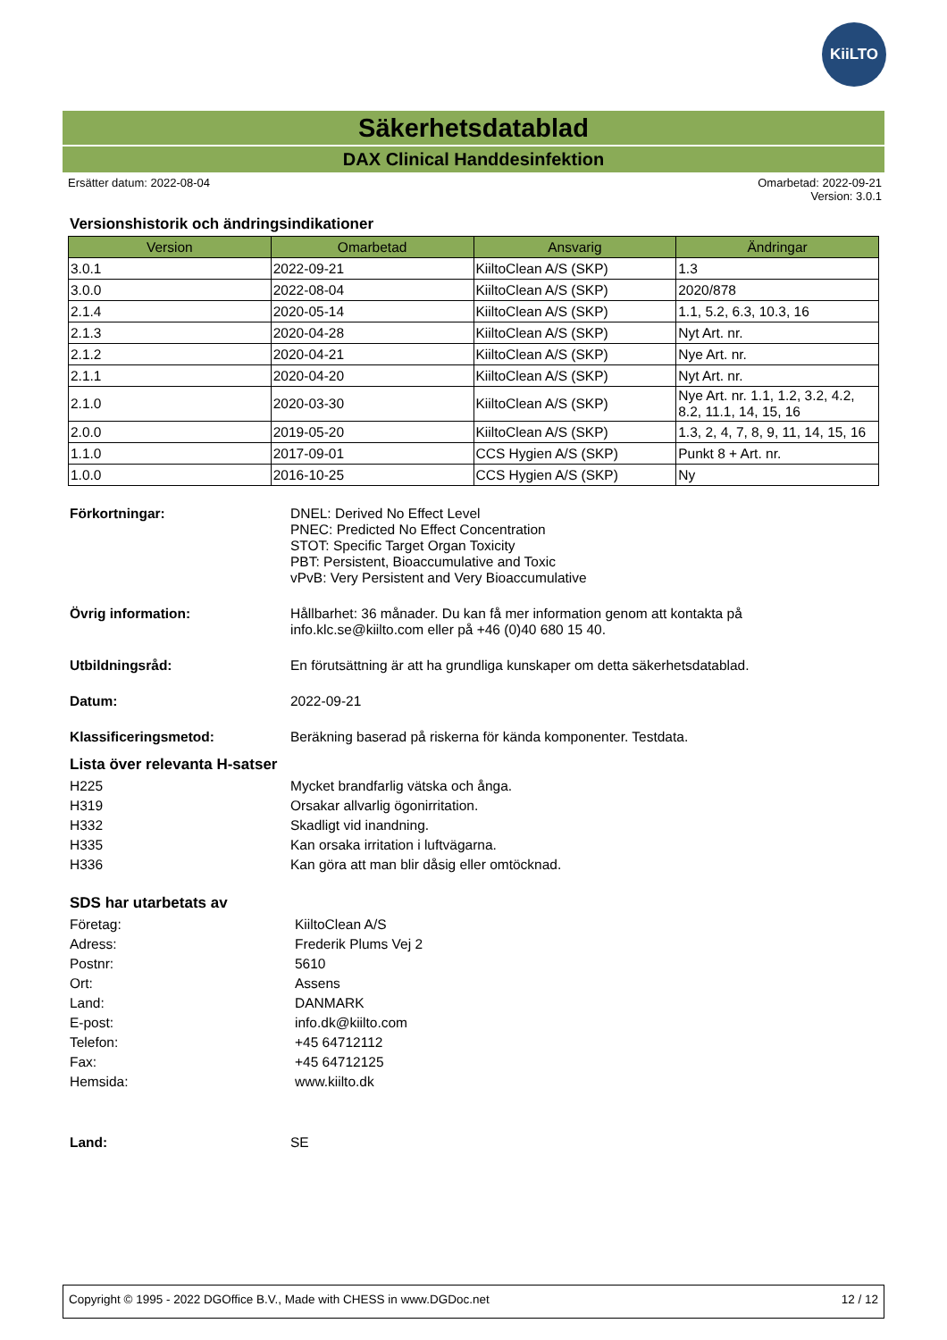KiiLTO
Säkerhetsdatablad
DAX Clinical Handdesinfektion
Ersätter datum: 2022-08-04 Omarbetad: 2022-09-21
Version: 3.0.1
Versionshistorik och ändringsindikationer
| Version | Omarbetad | Ansvarig | Ändringar |
| --- | --- | --- | --- |
| 3.0.1 | 2022-09-21 | KiiltoClean A/S (SKP) | 1.3 |
| 3.0.0 | 2022-08-04 | KiiltoClean A/S (SKP) | 2020/878 |
| 2.1.4 | 2020-05-14 | KiiltoClean A/S (SKP) | 1.1, 5.2, 6.3, 10.3, 16 |
| 2.1.3 | 2020-04-28 | KiiltoClean A/S (SKP) | Nyt Art. nr. |
| 2.1.2 | 2020-04-21 | KiiltoClean A/S (SKP) | Nye Art. nr. |
| 2.1.1 | 2020-04-20 | KiiltoClean A/S (SKP) | Nyt Art. nr. |
| 2.1.0 | 2020-03-30 | KiiltoClean A/S (SKP) | Nye Art. nr. 1.1, 1.2, 3.2, 4.2, 8.2, 11.1, 14, 15, 16 |
| 2.0.0 | 2019-05-20 | KiiltoClean A/S (SKP) | 1.3, 2, 4, 7, 8, 9, 11, 14, 15, 16 |
| 1.1.0 | 2017-09-01 | CCS Hygien A/S (SKP) | Punkt 8 + Art. nr. |
| 1.0.0 | 2016-10-25 | CCS Hygien A/S (SKP) | Ny |
Förkortningar:
DNEL: Derived No Effect Level
PNEC: Predicted No Effect Concentration
STOT: Specific Target Organ Toxicity
PBT: Persistent, Bioaccumulative and Toxic
vPvB: Very Persistent and Very Bioaccumulative
Övrig information:
Hållbarhet: 36 månader. Du kan få mer information genom att kontakta på
info.klc.se@kiilto.com eller på +46 (0)40 680 15 40.
Utbildningsråd: En förutsättning är att ha grundliga kunskaper om detta säkerhetsdatablad.
Datum: 2022-09-21
Klassificeringsmetod: Beräkning baserad på riskerna för kända komponenter. Testdata.
Lista över relevanta H-satser
H225 Mycket brandfarlig vätska och ånga.
H319 Orsakar allvarlig ögonirritation.
H332 Skadligt vid inandning.
H335 Kan orsaka irritation i luftvägarna.
H336 Kan göra att man blir dåsig eller omtöcknad.
SDS har utarbetats av
Företag: KiiltoClean A/S
Adress: Frederik Plums Vej 2
Postnr: 5610
Ort: Assens
Land: DANMARK
E-post: info.dk@kiilto.com
Telefon: +45 64712112
Fax: +45 64712125
Hemsida: www.kiilto.dk
Land: SE
Copyright © 1995 - 2022 DGOffice B.V., Made with CHESS in www.DGDoc.net
12 / 12